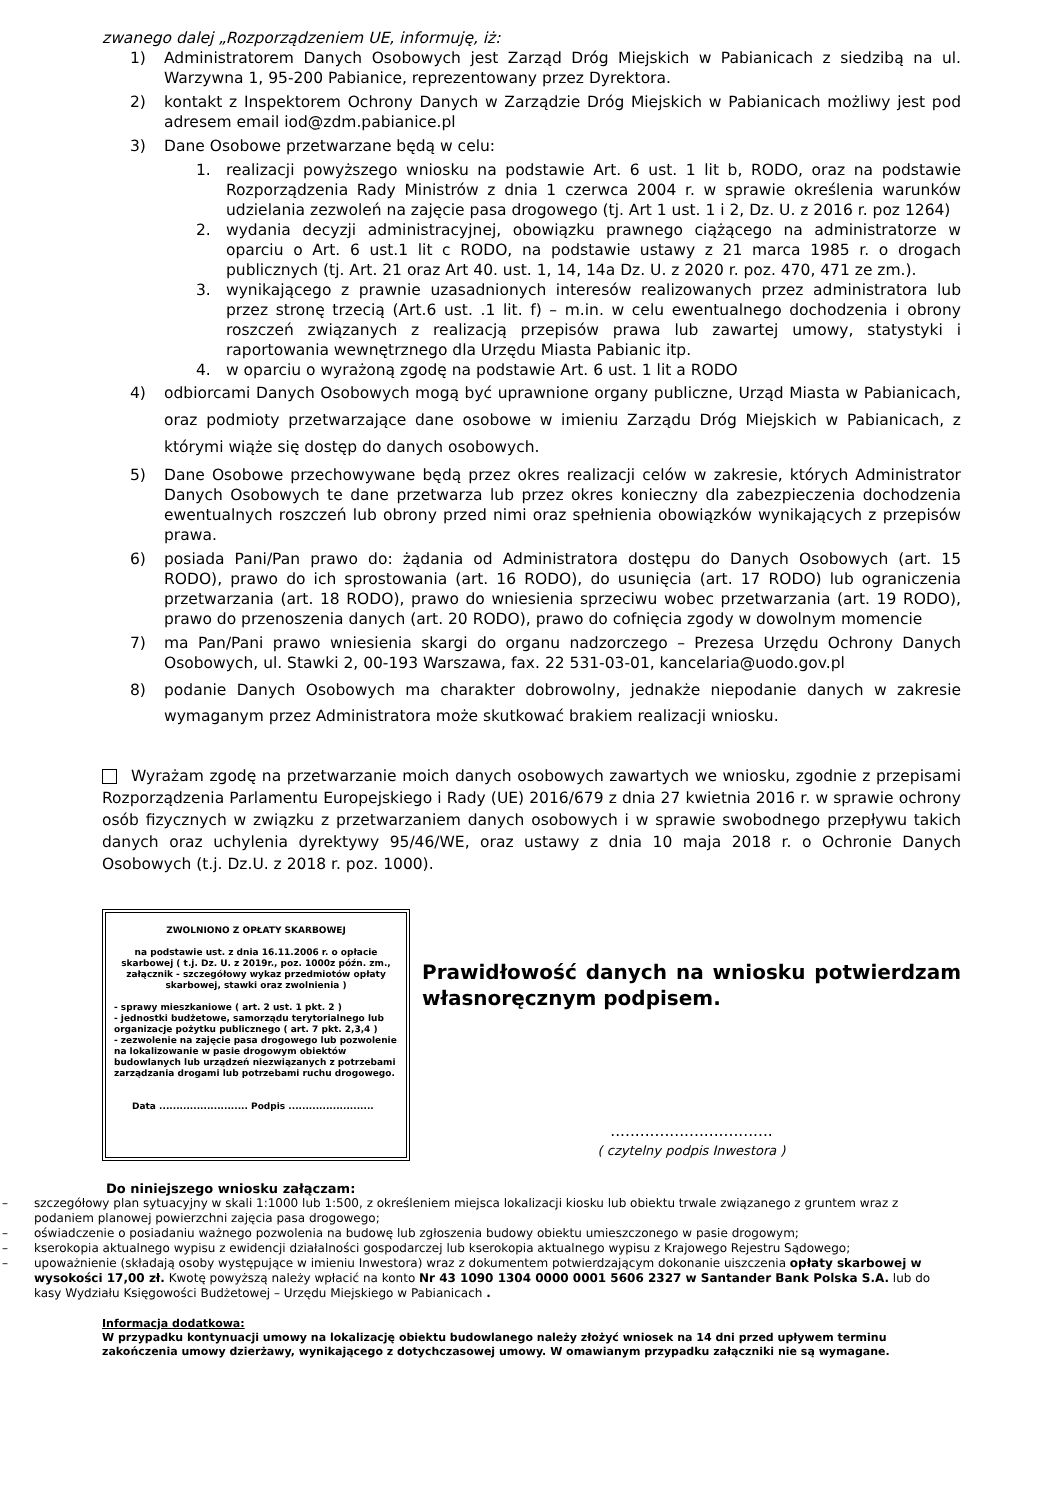zwanego dalej „Rozporządzeniem UE, informuję, iż:
1) Administratorem Danych Osobowych jest Zarząd Dróg Miejskich w Pabianicach z siedzibą na ul. Warzywna 1, 95-200 Pabianice, reprezentowany przez Dyrektora.
2) kontakt z Inspektorem Ochrony Danych w Zarządzie Dróg Miejskich w Pabianicach możliwy jest pod adresem email iod@zdm.pabianice.pl
3) Dane Osobowe przetwarzane będą w celu:
1. realizacji powyższego wniosku na podstawie Art. 6 ust. 1 lit b, RODO, oraz na podstawie Rozporządzenia Rady Ministrów z dnia 1 czerwca 2004 r. w sprawie określenia warunków udzielania zezwoleń na zajęcie pasa drogowego (tj. Art 1 ust. 1 i 2, Dz. U. z 2016 r. poz 1264)
2. wydania decyzji administracyjnej, obowiązku prawnego ciążącego na administratorze w oparciu o Art. 6 ust.1 lit c RODO, na podstawie ustawy z 21 marca 1985 r. o drogach publicznych (tj. Art. 21 oraz Art 40. ust. 1, 14, 14a Dz. U. z 2020 r. poz. 470, 471 ze zm.).
3. wynikającego z prawnie uzasadnionych interesów realizowanych przez administratora lub przez stronę trzecią (Art.6 ust. .1 lit. f) – m.in. w celu ewentualnego dochodzenia i obrony roszczeń związanych z realizacją przepisów prawa lub zawartej umowy, statystyki i raportowania wewnętrznego dla Urzędu Miasta Pabianic itp.
4. w oparciu o wyrażoną zgodę na podstawie Art. 6 ust. 1 lit a RODO
4) odbiorcami Danych Osobowych mogą być uprawnione organy publiczne, Urząd Miasta w Pabianicach, oraz podmioty przetwarzające dane osobowe w imieniu Zarządu Dróg Miejskich w Pabianicach, z którymi wiąże się dostęp do danych osobowych.
5) Dane Osobowe przechowywane będą przez okres realizacji celów w zakresie, których Administrator Danych Osobowych te dane przetwarza lub przez okres konieczny dla zabezpieczenia dochodzenia ewentualnych roszczeń lub obrony przed nimi oraz spełnienia obowiązków wynikających z przepisów prawa.
6) posiada Pani/Pan prawo do: żądania od Administratora dostępu do Danych Osobowych (art. 15 RODO), prawo do ich sprostowania (art. 16 RODO), do usunięcia (art. 17 RODO) lub ograniczenia przetwarzania (art. 18 RODO), prawo do wniesienia sprzeciwu wobec przetwarzania (art. 19 RODO), prawo do przenoszenia danych (art. 20 RODO), prawo do cofnięcia zgody w dowolnym momencie
7) ma Pan/Pani prawo wniesienia skargi do organu nadzorczego – Prezesa Urzędu Ochrony Danych Osobowych, ul. Stawki 2, 00-193 Warszawa, fax. 22 531-03-01, kancelaria@uodo.gov.pl
8) podanie Danych Osobowych ma charakter dobrowolny, jednakże niepodanie danych w zakresie wymaganym przez Administratora może skutkować brakiem realizacji wniosku.
Wyrażam zgodę na przetwarzanie moich danych osobowych zawartych we wniosku, zgodnie z przepisami Rozporządzenia Parlamentu Europejskiego i Rady (UE) 2016/679 z dnia 27 kwietnia 2016 r. w sprawie ochrony osób fizycznych w związku z przetwarzaniem danych osobowych i w sprawie swobodnego przepływu takich danych oraz uchylenia dyrektywy 95/46/WE, oraz ustawy z dnia 10 maja 2018 r. o Ochronie Danych Osobowych (t.j. Dz.U. z 2018 r. poz. 1000).
ZWOLNIONO Z OPŁATY SKARBOWEJ
na podstawie ust. z dnia 16.11.2006 r. o opłacie skarbowej ( t.j. Dz. U. z 2019r., poz. 1000z późn. zm., załącznik - szczegółowy wykaz przedmiotów opłaty skarbowej, stawki oraz zwolnienia )
- sprawy mieszkaniowe ( art. 2 ust. 1 pkt. 2 )
- jednostki budżetowe, samorządu terytorialnego lub organizacje pożytku publicznego ( art. 7 pkt. 2,3,4 )
- zezwolenie na zajęcie pasa drogowego lub pozwolenie na lokalizowanie w pasie drogowym obiektów budowlanych lub urządzeń niezwiązanych z potrzebami zarządzania drogami lub potrzebami ruchu drogowego.
Data .......................... Podpis .........................
Prawidłowość danych na wniosku potwierdzam własnoręcznym podpisem.
.................................
( czytelny podpis Inwestora )
Do niniejszego wniosku załączam:
– szczegółowy plan sytuacyjny w skali 1:1000 lub 1:500, z określeniem miejsca lokalizacji kiosku lub obiektu trwale związanego z gruntem wraz z podaniem planowej powierzchni zajęcia pasa drogowego;
– oświadczenie o posiadaniu ważnego pozwolenia na budowę lub zgłoszenia budowy obiektu umieszczonego w pasie drogowym;
– kserokopia aktualnego wypisu z ewidencji działalności gospodarczej lub kserokopia aktualnego wypisu z Krajowego Rejestru Sądowego;
– upoważnienie (składają osoby występujące w imieniu Inwestora) wraz z dokumentem potwierdzającym dokonanie uiszczenia opłaty skarbowej w wysokości 17,00 zł. Kwotę powyższą należy wpłacić na konto Nr 43 1090 1304 0000 0001 5606 2327 w Santander Bank Polska S.A. lub do kasy Wydziału Księgowości Budżetowej – Urzędu Miejskiego w Pabianicach .
Informacja dodatkowa:
W przypadku kontynuacji umowy na lokalizację obiektu budowlanego należy złożyć wniosek na 14 dni przed upływem terminu zakończenia umowy dzierżawy, wynikającego z dotychczasowej umowy. W omawianym przypadku załączniki nie są wymagane.